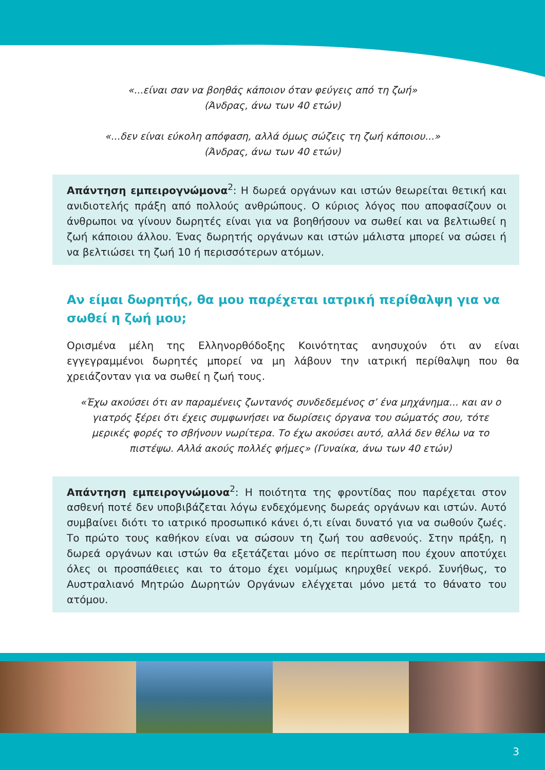«...είναι σαν να βοηθάς κάποιον όταν φεύγεις από τη ζωή»
(Άνδρας, άνω των 40 ετών)
«...δεν είναι εύκολη απόφαση, αλλά όμως σώζεις τη ζωή κάποιου...»
(Άνδρας, άνω των 40 ετών)
Απάντηση εμπειρογνώμονα<sup>2</sup>: Η δωρεά οργάνων και ιστών θεωρείται θετική και ανιδιοτελής πράξη από πολλούς ανθρώπους. Ο κύριος λόγος που αποφασίζουν οι άνθρωποι να γίνουν δωρητές είναι για να βοηθήσουν να σωθεί και να βελτιωθεί η ζωή κάποιου άλλου. Ένας δωρητής οργάνων και ιστών μάλιστα μπορεί να σώσει ή να βελτιώσει τη ζωή 10 ή περισσότερων ατόμων.
Αν είμαι δωρητής, θα μου παρέχεται ιατρική περίθαλψη για να σωθεί η ζωή μου;
Ορισμένα μέλη της Ελληνορθόδοξης Κοινότητας ανησυχούν ότι αν είναι εγγεγραμμένοι δωρητές μπορεί να μη λάβουν την ιατρική περίθαλψη που θα χρειάζονταν για να σωθεί η ζωή τους.
«Έχω ακούσει ότι αν παραμένεις ζωντανός συνδεδεμένος σ’ ένα μηχάνημα... και αν ο γιατρός ξέρει ότι έχεις συμφωνήσει να δωρίσεις όργανα του σώματός σου, τότε μερικές φορές το σβήνουν νωρίτερα. Το έχω ακούσει αυτό, αλλά δεν θέλω να το πιστέψω. Αλλά ακούς πολλές φήμες» (Γυναίκα, άνω των 40 ετών)
Απάντηση εμπειρογνώμονα<sup>2</sup>: Η ποιότητα της φροντίδας που παρέχεται στον ασθενή ποτέ δεν υποβιβάζεται λόγω ενδεχόμενης δωρεάς οργάνων και ιστών. Αυτό συμβαίνει διότι το ιατρικό προσωπικό κάνει ό,τι είναι δυνατό για να σωθούν ζωές. Το πρώτο τους καθήκον είναι να σώσουν τη ζωή του ασθενούς. Στην πράξη, η δωρεά οργάνων και ιστών θα εξετάζεται μόνο σε περίπτωση που έχουν αποτύχει όλες οι προσπάθειες και το άτομο έχει νομίμως κηρυχθεί νεκρό. Συνήθως, το Αυστραλιανό Μητρώο Δωρητών Οργάνων ελέγχεται μόνο μετά το θάνατο του ατόμου.
3